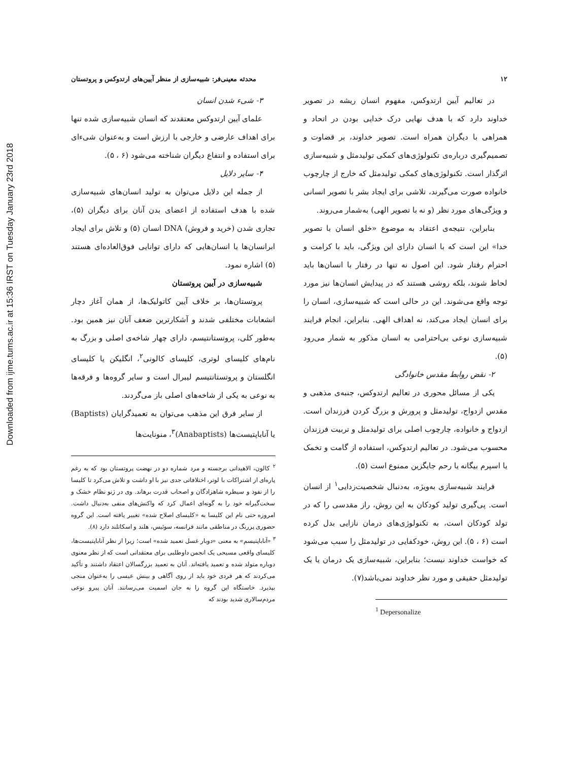Downloaded from ijme.tums.ac.ir at 15:36 IRST on Tuesday January 23rd 2018
۱۲ محدثه معینی‌فر: شبیه‌سازی از منظر آیین‌های ارتدوکس و پروتستان
در تعالیم آیین ارتدوکس، مفهوم انسان ریشه در تصویر خداوند دارد که با هدف نهایی درک خدایی بودن در اتحاد و همراهی با دیگران همراه است. تصویر خداوند، بر قضاوت و تصمیم‌گیری درباره‌ی تکنولوژی‌های کمکی تولیدمثل و شبیه‌سازی اثرگذار است. تکنولوژی‌های کمکی تولیدمثل که خارج از چارچوب خانواده صورت می‌گیرند، تلاشی برای ایجاد بشر با تصویر انسانی و ویژگی‌های مورد نظر (و نه با تصویر الهی) به‌شمار می‌روند.
بنابراین، نتیجه‌ی اعتقاد به موضوع «خلق انسان با تصویر خدا» این است که با انسان دارای این ویژگی، باید با کرامت و احترام رفتار شود. این اصول نه تنها در رفتار با انسان‌ها باید لحاظ شوند، بلکه روشی هستند که در پیدایش انسان‌ها نیز مورد توجه واقع می‌شوند. این در حالی است که شبیه‌سازی، انسان را برای انسان ایجاد می‌کند، نه اهداف الهی. بنابراین، انجام فرایند شبیه‌سازی نوعی بی‌احترامی به انسان مذکور به شمار می‌رود (۵).
۲- نقض روابط مقدس خانوادگی
یکی از مسائل محوری در تعالیم ارتدوکس، جنبه‌ی مذهبی و مقدس ازدواج، تولیدمثل و پرورش و بزرگ کردن فرزندان است. ازدواج و خانواده، چارچوب اصلی برای تولیدمثل و تربیت فرزندان محسوب می‌شود. در تعالیم ارتدوکس، استفاده از گامت و تخمک یا اسپرم بیگانه یا رحم جایگزین ممنوع است (۵).
فرایند شبیه‌سازی به‌ویژه، به‌دنبال شخصیت‌زدایی<sup>۱</sup> از انسان است. پی‌گیری تولید کودکان به این روش، راز مقدسی را که در تولد کودکان است، به تکنولوژی‌های درمان نازایی بدل کرده است (۶ ، ۵). این روش، خودکفایی در تولیدمثل را سبب می‌شود که خواست خداوند نیست؛ بنابراین، شبیه‌سازی یک درمان یا یک تولیدمثل حقیقی و مورد نظر خداوند نمی‌باشد(۷).
<sup>1</sup> Depersonalize
۳- شیء شدن انسان
علمای آیین ارتدوکس معتقدند که انسان شبیه‌سازی شده تنها برای اهداف عارضی و خارجی با ارزش است و به‌عنوان شیء‌ای برای استفاده و انتفاع دیگران شناخته می‌شود (۶ ، ۵).
۴- سایر دلایل
از جمله این دلایل می‌توان به تولید انسان‌های شبیه‌سازی شده با هدف استفاده از اعضای بدن آنان برای دیگران (۵)، تجاری شدن (خرید و فروش) DNA انسان (۵) و تلاش برای ایجاد ابرانسان‌ها یا انسان‌هایی که دارای توانایی فوق‌العاده‌ای هستند (۵) اشاره نمود.
شبیه‌سازی در آیین پروتستان
پروتستان‌ها، بر خلاف آیین کاتولیک‌ها، از همان آغاز دچار انشعابات مختلفی شدند و آشکارترین ضعف آنان نیز همین بود. به‌طور کلی، پروتستانتیسم، دارای چهار شاخه‌ی اصلی و بزرگ به نام‌های کلیسای لوتری، کلیسای کالونی<sup>۲</sup>، انگلیکن یا کلیسای انگلستان و پروتستانتیسم لیبرال است و سایر گروه‌ها و فرقه‌ها به نوعی به یکی از شاخه‌های اصلی باز می‌گردند.
از سایر فرق این مذهب می‌توان به تعمیدگرایان (Baptists) یا آناباپتیست‌ها (Anabaptists)<sup>۳</sup>، منونایت‌ها
<sup>۲</sup> کالون، الاهیدانی برجسته و مرد شماره دو در نهضت پروتستان بود که به رغم پاره‌ای از اشتراکات با لوتر، اختلافاتی جدی نیز با او داشت و تلاش می‌کرد تا کلیسا را از نفوذ و سیطره شاهزادگان و اصحاب قدرت برهاند. وی در ژنو نظام خشک و سخت‌گیرانه خود را به گونه‌ای اعمال کرد که واکنش‌های منفی به‌دنبال داشت. امروزه حتی نام این کلیسا به «کلیسای اصلاح شده» تغییر یافته است. این گروه حضوری پررنگ در مناطقی مانند فرانسه، سوئیس، هلند و اسکاتلند دارد (۸).
<sup>۳</sup> «آناباپتیسم» به معنی «دوبار غسل تعمید شده» است؛ زیرا از نظر آناباپتیست‌ها، کلیسای واقعی مسیحی یک انجمن داوطلبی برای معتقدانی است که از نظر معنوی دوباره متولد شده و تعمید یافته‌اند. آنان به تعمید بزرگسالان اعتقاد داشتند و تأکید می‌کردند که هر فردی خود باید از روی آگاهی و بینش عیسی را به‌عنوان منجی بپذیرد. خاستگاه این گروه را به جان اسمیت می‌رسانند. آنان پیرو نوعی مردم‌سالاری شدید بودند که